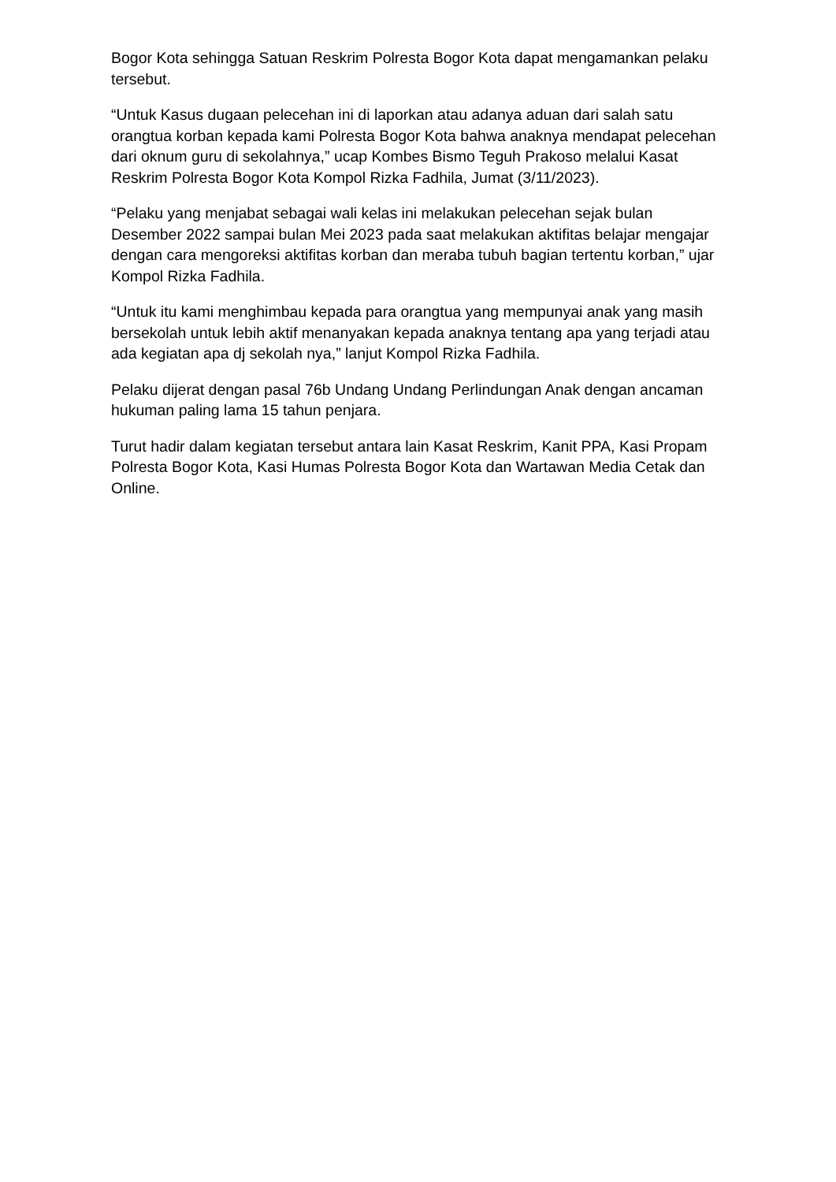Bogor Kota sehingga Satuan Reskrim Polresta Bogor Kota dapat mengamankan pelaku tersebut.
“Untuk Kasus dugaan pelecehan ini di laporkan atau adanya aduan dari salah satu orangtua korban kepada kami Polresta Bogor Kota bahwa anaknya mendapat pelecehan dari oknum guru di sekolahnya,” ucap Kombes Bismo Teguh Prakoso melalui Kasat Reskrim Polresta Bogor Kota Kompol Rizka Fadhila, Jumat (3/11/2023).
“Pelaku yang menjabat sebagai wali kelas ini melakukan pelecehan sejak bulan Desember 2022 sampai bulan Mei 2023 pada saat melakukan aktifitas belajar mengajar dengan cara mengoreksi aktifitas korban dan meraba tubuh bagian tertentu korban,” ujar Kompol Rizka Fadhila.
“Untuk itu kami menghimbau kepada para orangtua yang mempunyai anak yang masih bersekolah untuk lebih aktif menanyakan kepada anaknya tentang apa yang terjadi atau ada kegiatan apa dj sekolah nya,” lanjut Kompol Rizka Fadhila.
Pelaku dijerat dengan pasal 76b Undang Undang Perlindungan Anak dengan ancaman hukuman paling lama 15 tahun penjara.
Turut hadir dalam kegiatan tersebut antara lain Kasat Reskrim, Kanit PPA, Kasi Propam Polresta Bogor Kota, Kasi Humas Polresta Bogor Kota dan Wartawan Media Cetak dan Online.